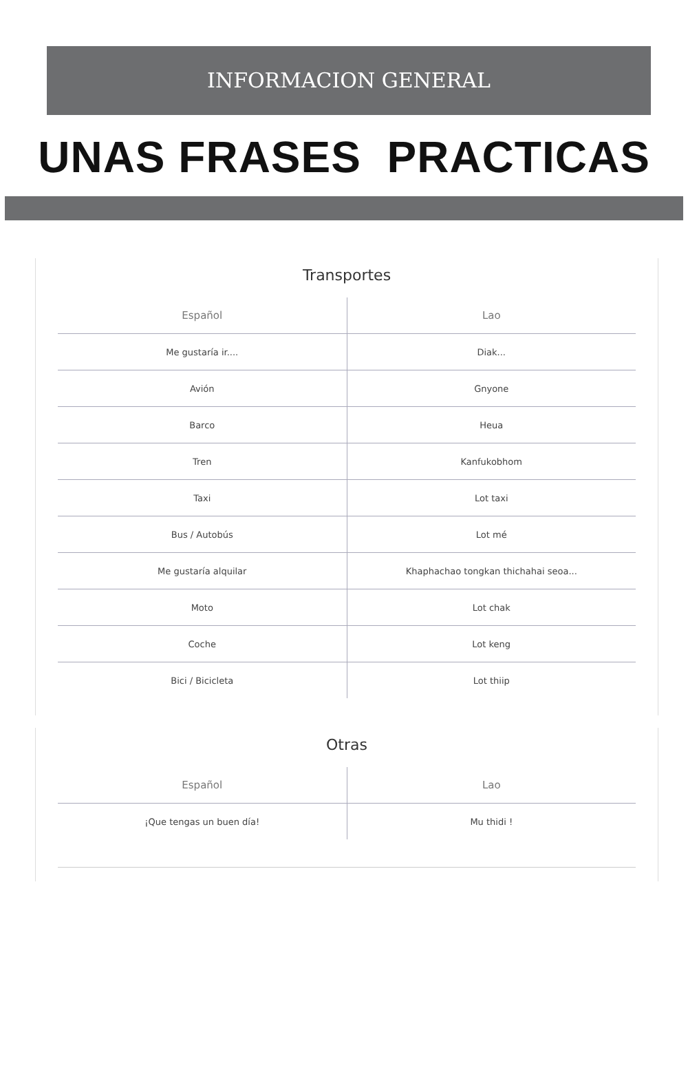INFORMACION GENERAL
UNAS FRASES PRACTICAS
Transportes
| Español | Lao |
| --- | --- |
| Me gustaría ir.... | Diak... |
| Avión | Gnyone |
| Barco | Heua |
| Tren | Kanfukobhom |
| Taxi | Lot taxi |
| Bus / Autobús | Lot mé |
| Me gustaría alquilar | Khaphachao tongkan thichahai seoa... |
| Moto | Lot chak |
| Coche | Lot keng |
| Bici / Bicicleta | Lot thiip |
Otras
| Español | Lao |
| --- | --- |
| ¡Que tengas un buen día! | Mu thidi ! |